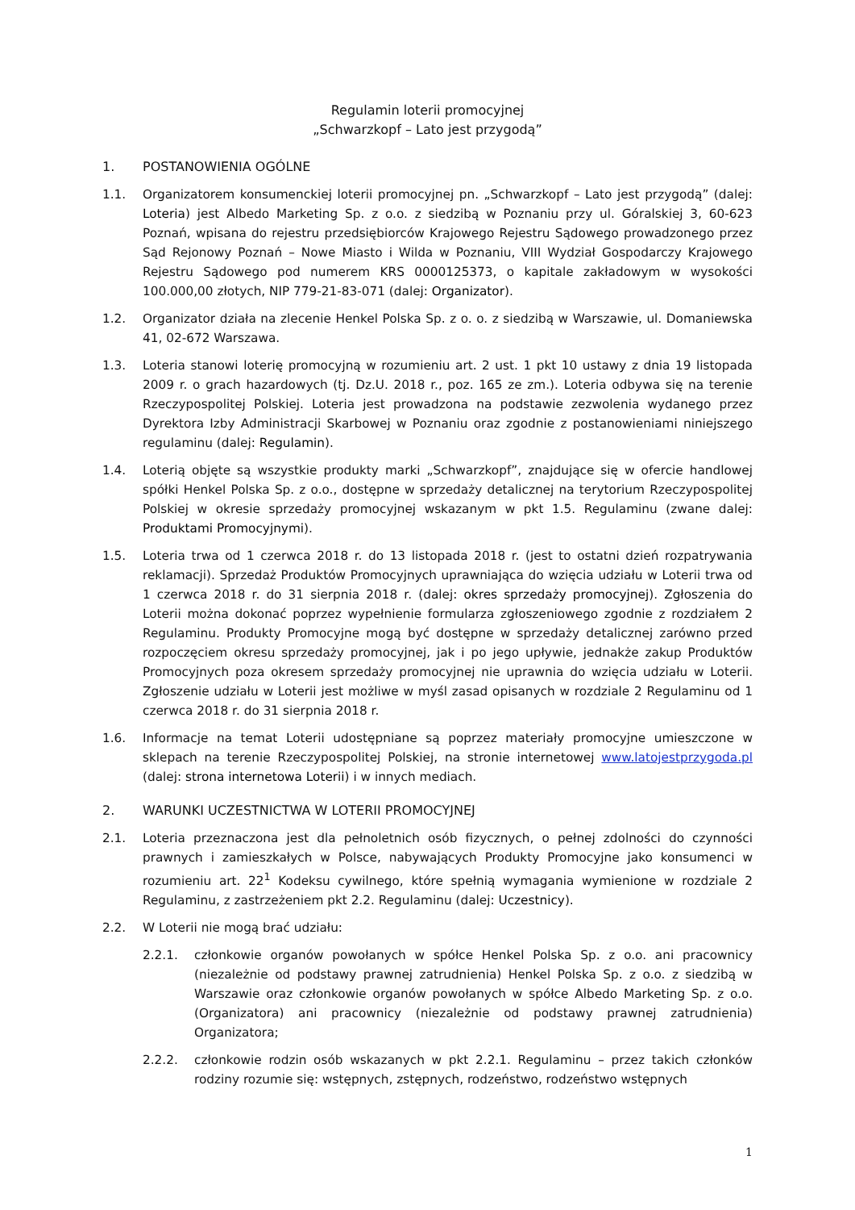Regulamin loterii promocyjnej
„Schwarzkopf – Lato jest przygodą”
1. POSTANOWIENIA OGÓLNE
1.1. Organizatorem konsumenckiej loterii promocyjnej pn. „Schwarzkopf – Lato jest przygodą” (dalej: Loteria) jest Albedo Marketing Sp. z o.o. z siedzibą w Poznaniu przy ul. Góralskiej 3, 60-623 Poznań, wpisana do rejestru przedsiębiorców Krajowego Rejestru Sądowego prowadzonego przez Sąd Rejonowy Poznań – Nowe Miasto i Wilda w Poznaniu, VIII Wydział Gospodarczy Krajowego Rejestru Sądowego pod numerem KRS 0000125373, o kapitale zakładowym w wysokości 100.000,00 złotych, NIP 779-21-83-071 (dalej: Organizator).
1.2. Organizator działa na zlecenie Henkel Polska Sp. z o. o. z siedzibą w Warszawie, ul. Domaniewska 41, 02-672 Warszawa.
1.3. Loteria stanowi loterię promocyjną w rozumieniu art. 2 ust. 1 pkt 10 ustawy z dnia 19 listopada 2009 r. o grach hazardowych (tj. Dz.U. 2018 r., poz. 165 ze zm.). Loteria odbywa się na terenie Rzeczypospolitej Polskiej. Loteria jest prowadzona na podstawie zezwolenia wydanego przez Dyrektora Izby Administracji Skarbowej w Poznaniu oraz zgodnie z postanowieniami niniejszego regulaminu (dalej: Regulamin).
1.4. Loterią objęte są wszystkie produkty marki „Schwarzkopf”, znajdujące się w ofercie handlowej spółki Henkel Polska Sp. z o.o., dostępne w sprzedaży detalicznej na terytorium Rzeczypospolitej Polskiej w okresie sprzedaży promocyjnej wskazanym w pkt 1.5. Regulaminu (zwane dalej: Produktami Promocyjnymi).
1.5. Loteria trwa od 1 czerwca 2018 r. do 13 listopada 2018 r. (jest to ostatni dzień rozpatrywania reklamacji). Sprzedaż Produktów Promocyjnych uprawniająca do wzięcia udziału w Loterii trwa od 1 czerwca 2018 r. do 31 sierpnia 2018 r. (dalej: okres sprzedaży promocyjnej). Zgłoszenia do Loterii można dokonać poprzez wypełnienie formularza zgłoszeniowego zgodnie z rozdziałem 2 Regulaminu. Produkty Promocyjne mogą być dostępne w sprzedaży detalicznej zarówno przed rozpoczęciem okresu sprzedaży promocyjnej, jak i po jego upływie, jednakże zakup Produktów Promocyjnych poza okresem sprzedaży promocyjnej nie uprawnia do wzięcia udziału w Loterii. Zgłoszenie udziału w Loterii jest możliwe w myśl zasad opisanych w rozdziale 2 Regulaminu od 1 czerwca 2018 r. do 31 sierpnia 2018 r.
1.6. Informacje na temat Loterii udostępniane są poprzez materiały promocyjne umieszczone w sklepach na terenie Rzeczypospolitej Polskiej, na stronie internetowej www.latojestprzygoda.pl (dalej: strona internetowa Loterii) i w innych mediach.
2. WARUNKI UCZESTNICTWA W LOTERII PROMOCYJNEJ
2.1. Loteria przeznaczona jest dla pełnoletnich osób fizycznych, o pełnej zdolności do czynności prawnych i zamieszkałych w Polsce, nabywających Produkty Promocyjne jako konsumenci w rozumieniu art. 22<sup>1</sup> Kodeksu cywilnego, które spełnią wymagania wymienione w rozdziale 2 Regulaminu, z zastrzeżeniem pkt 2.2. Regulaminu (dalej: Uczestnicy).
2.2. W Loterii nie mogą brać udziału:
2.2.1. członkowie organów powołanych w spółce Henkel Polska Sp. z o.o. ani pracownicy (niezależnie od podstawy prawnej zatrudnienia) Henkel Polska Sp. z o.o. z siedzibą w Warszawie oraz członkowie organów powołanych w spółce Albedo Marketing Sp. z o.o. (Organizatora) ani pracownicy (niezależnie od podstawy prawnej zatrudnienia) Organizatora;
2.2.2. członkowie rodzin osób wskazanych w pkt 2.2.1. Regulaminu – przez takich członków rodziny rozumie się: wstępnych, zstępnych, rodzeństwo, rodzeństwo wstępnych
1